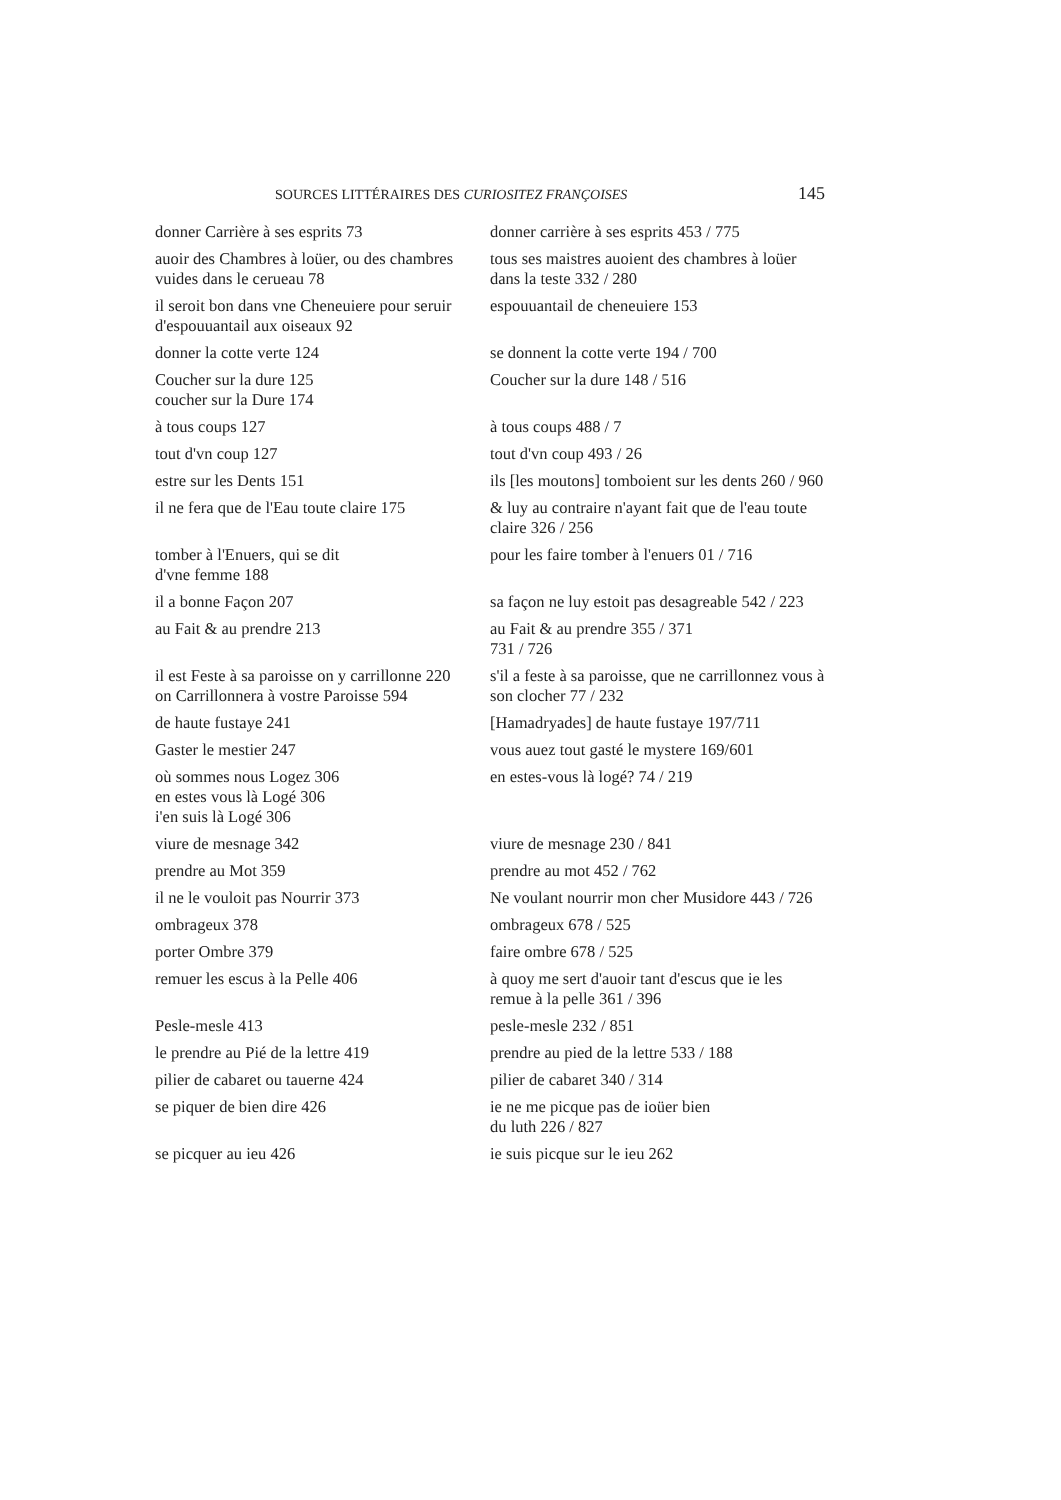SOURCES LITTÉRAIRES DES CURIOSITEZ FRANÇOISES 145
| donner Carrière à ses esprits 73 | donner carrière à ses esprits 453 / 775 |
| auoir des Chambres à loüer, ou des chambres vuides dans le cerueau 78 | tous ses maistres auoient des chambres à loüer dans la teste 332 / 280 |
| il seroit bon dans vne Cheneuiere pour seruir d'espouuantail aux oiseaux 92 | espouuantail de cheneuiere 153 |
| donner la cotte verte 124 | se donnent la cotte verte 194 / 700 |
| Coucher sur la dure 125 coucher sur la Dure 174 | Coucher sur la dure 148 / 516 |
| à tous coups 127 | à tous coups 488 / 7 |
| tout d'vn coup 127 | tout d'vn coup 493 / 26 |
| estre sur les Dents 151 | ils [les moutons] tomboient sur les dents 260 / 960 |
| il ne fera que de l'Eau toute claire 175 | & luy au contraire n'ayant fait que de l'eau toute claire 326 / 256 |
| tomber à l'Enuers, qui se dit d'vne femme 188 | pour les faire tomber à l'enuers 01 / 716 |
| il a bonne Façon 207 | sa façon ne luy estoit pas desagreable 542 / 223 |
| au Fait & au prendre 213 | au Fait & au prendre 355 / 371 731 / 726 |
| il est Feste à sa paroisse on y carrillonne 220 on Carrillonnera à vostre Paroisse 594 | s'il a feste à sa paroisse, que ne carrillonnez vous à son clocher 77 / 232 |
| de haute fustaye 241 | [Hamadryades] de haute fustaye 197/711 |
| Gaster le mestier 247 | vous auez tout gasté le mystere 169/601 |
| où sommes nous Logez 306 en estes vous là Logé 306 i'en suis là Logé 306 | en estes-vous là logé? 74 / 219 |
| viure de mesnage 342 | viure de mesnage 230 / 841 |
| prendre au Mot 359 | prendre au mot 452 / 762 |
| il ne le vouloit pas Nourrir 373 | Ne voulant nourrir mon cher Musidore 443 / 726 |
| ombrageux 378 | ombrageux 678 / 525 |
| porter Ombre 379 | faire ombre 678 / 525 |
| remuer les escus à la Pelle 406 | à quoy me sert d'auoir tant d'escus que ie les remue à la pelle 361 / 396 |
| Pesle-mesle 413 | pesle-mesle 232 / 851 |
| le prendre au Pié de la lettre 419 | prendre au pied de la lettre 533 / 188 |
| pilier de cabaret ou tauerne 424 | pilier de cabaret 340 / 314 |
| se piquer de bien dire 426 | ie ne me picque pas de ioüer bien du luth 226 / 827 |
| se picquer au ieu 426 | ie suis picque sur le ieu 262 |